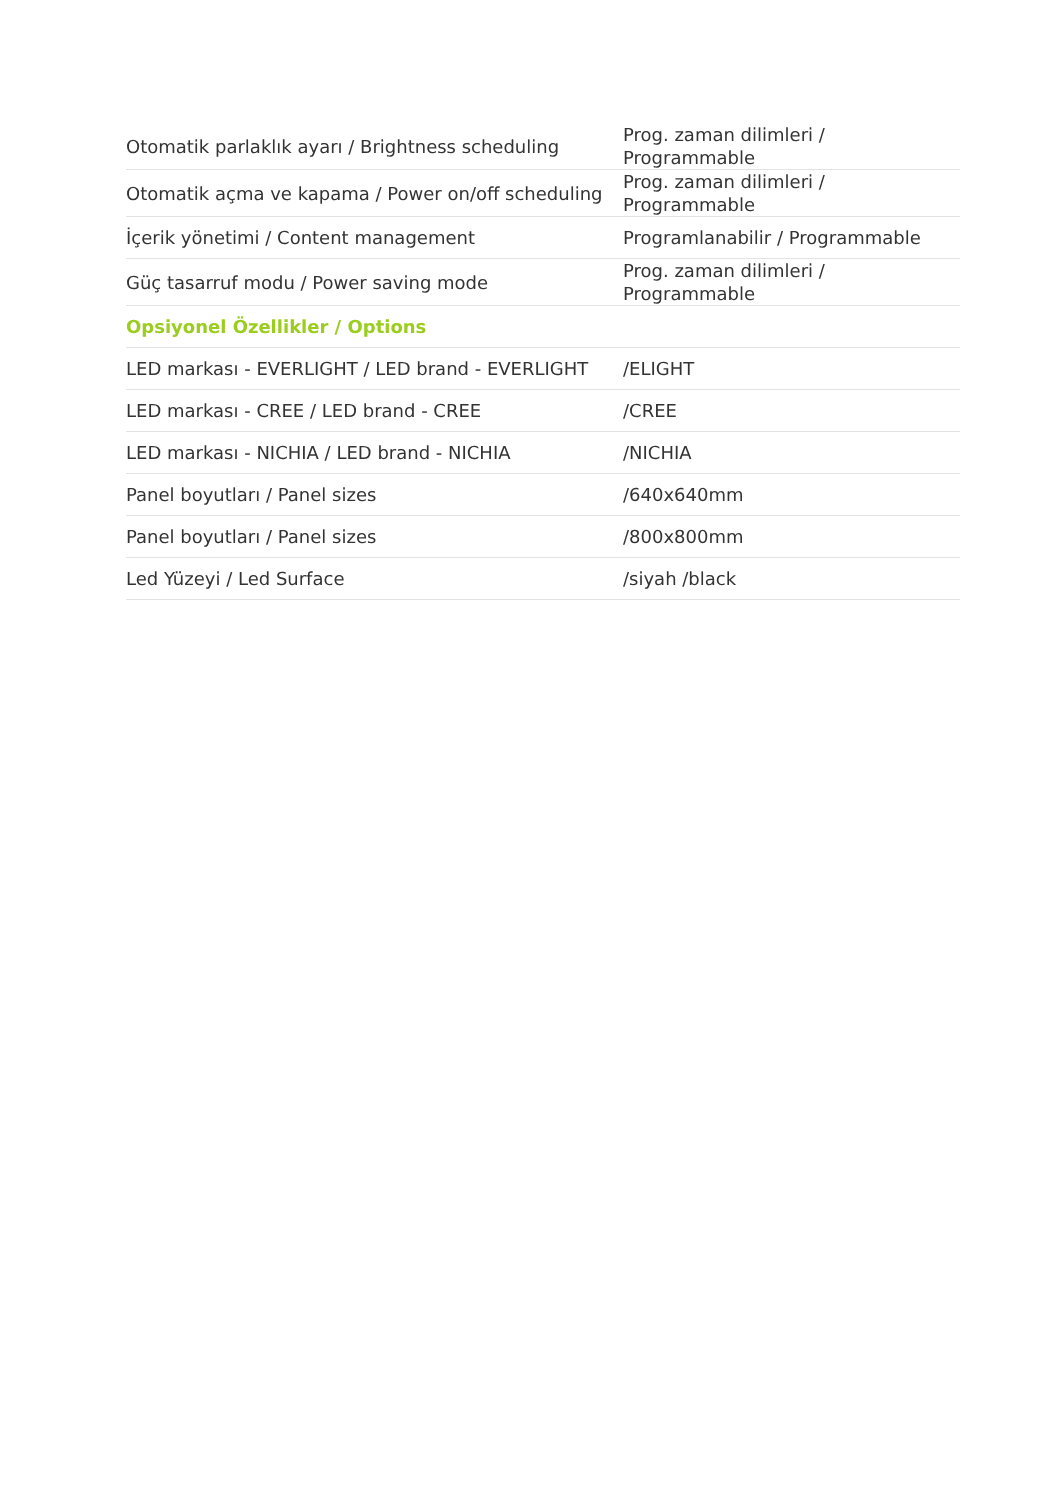| Otomatik parlaklık ayarı / Brightness scheduling | Prog. zaman dilimleri / Programmable |
| Otomatik açma ve kapama / Power on/off scheduling | Prog. zaman dilimleri / Programmable |
| İçerik yönetimi / Content management | Programlanabilir / Programmable |
| Güç tasarruf modu / Power saving mode | Prog. zaman dilimleri / Programmable |
| Opsiyonel Özellikler / Options | |
| LED markası - EVERLIGHT / LED brand - EVERLIGHT | /ELIGHT |
| LED markası - CREE / LED brand - CREE | /CREE |
| LED markası - NICHIA / LED brand - NICHIA | /NICHIA |
| Panel boyutları / Panel sizes | /640x640mm |
| Panel boyutları / Panel sizes | /800x800mm |
| Led Yüzeyi / Led Surface | /siyah /black |